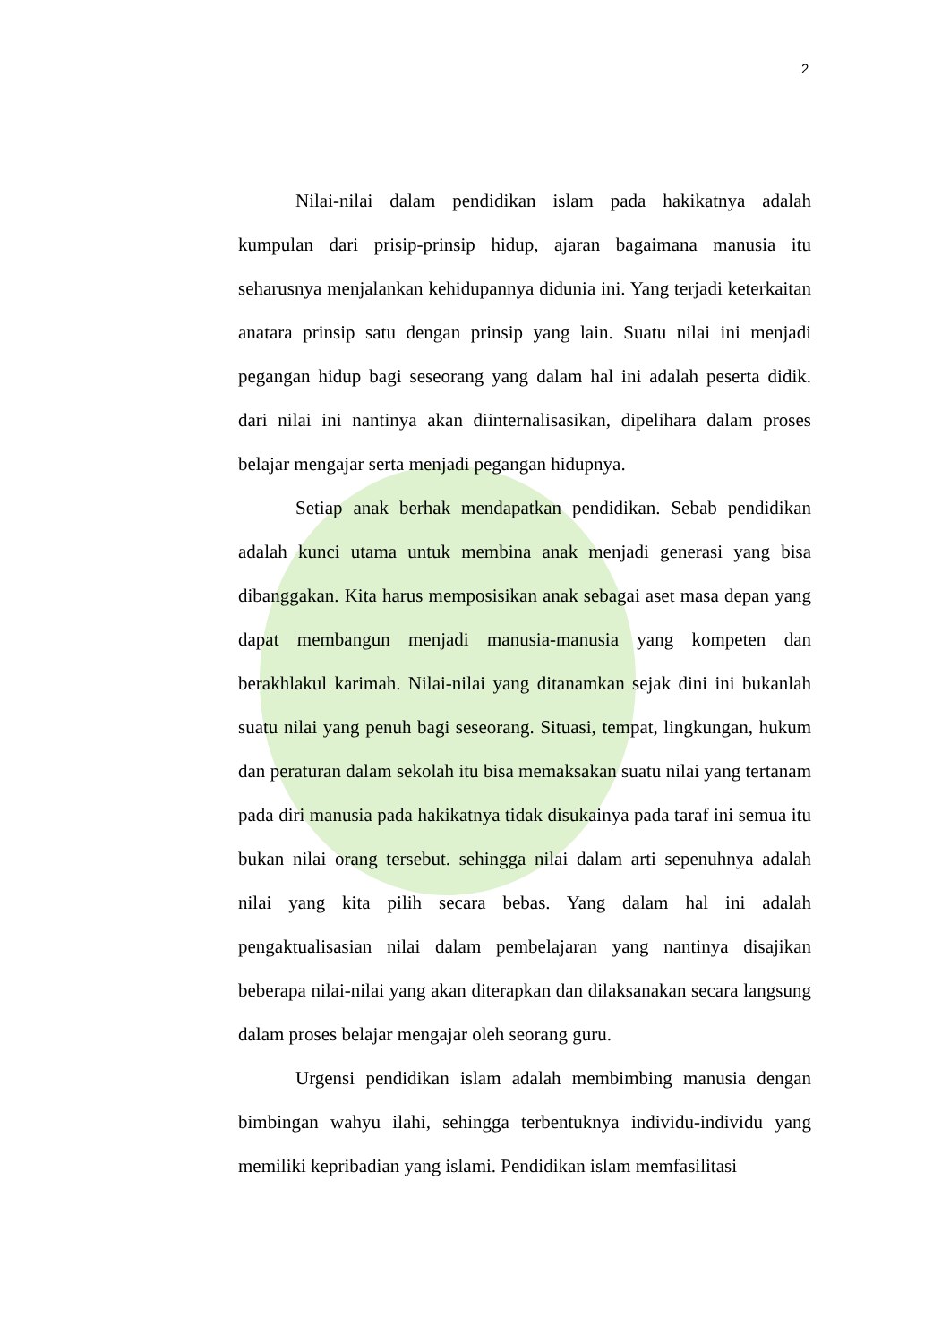2
Nilai-nilai dalam pendidikan islam pada hakikatnya adalah kumpulan dari prisip-prinsip hidup, ajaran bagaimana manusia itu seharusnya menjalankan kehidupannya didunia ini. Yang terjadi keterkaitan anatara prinsip satu dengan prinsip yang lain. Suatu nilai ini menjadi pegangan hidup bagi seseorang yang dalam hal ini adalah peserta didik. dari nilai ini nantinya akan diinternalisasikan, dipelihara dalam proses belajar mengajar serta menjadi pegangan hidupnya.
Setiap anak berhak mendapatkan pendidikan. Sebab pendidikan adalah kunci utama untuk membina anak menjadi generasi yang bisa dibanggakan. Kita harus memposisikan anak sebagai aset masa depan yang dapat membangun menjadi manusia-manusia yang kompeten dan berakhlakul karimah. Nilai-nilai yang ditanamkan sejak dini ini bukanlah suatu nilai yang penuh bagi seseorang. Situasi, tempat, lingkungan, hukum dan peraturan dalam sekolah itu bisa memaksakan suatu nilai yang tertanam pada diri manusia pada hakikatnya tidak disukainya pada taraf ini semua itu bukan nilai orang tersebut. sehingga nilai dalam arti sepenuhnya adalah nilai yang kita pilih secara bebas. Yang dalam hal ini adalah pengaktualisasian nilai dalam pembelajaran yang nantinya disajikan beberapa nilai-nilai yang akan diterapkan dan dilaksanakan secara langsung dalam proses belajar mengajar oleh seorang guru.
Urgensi pendidikan islam adalah membimbing manusia dengan bimbingan wahyu ilahi, sehingga terbentuknya individu-individu yang memiliki kepribadian yang islami. Pendidikan islam memfasilitasi